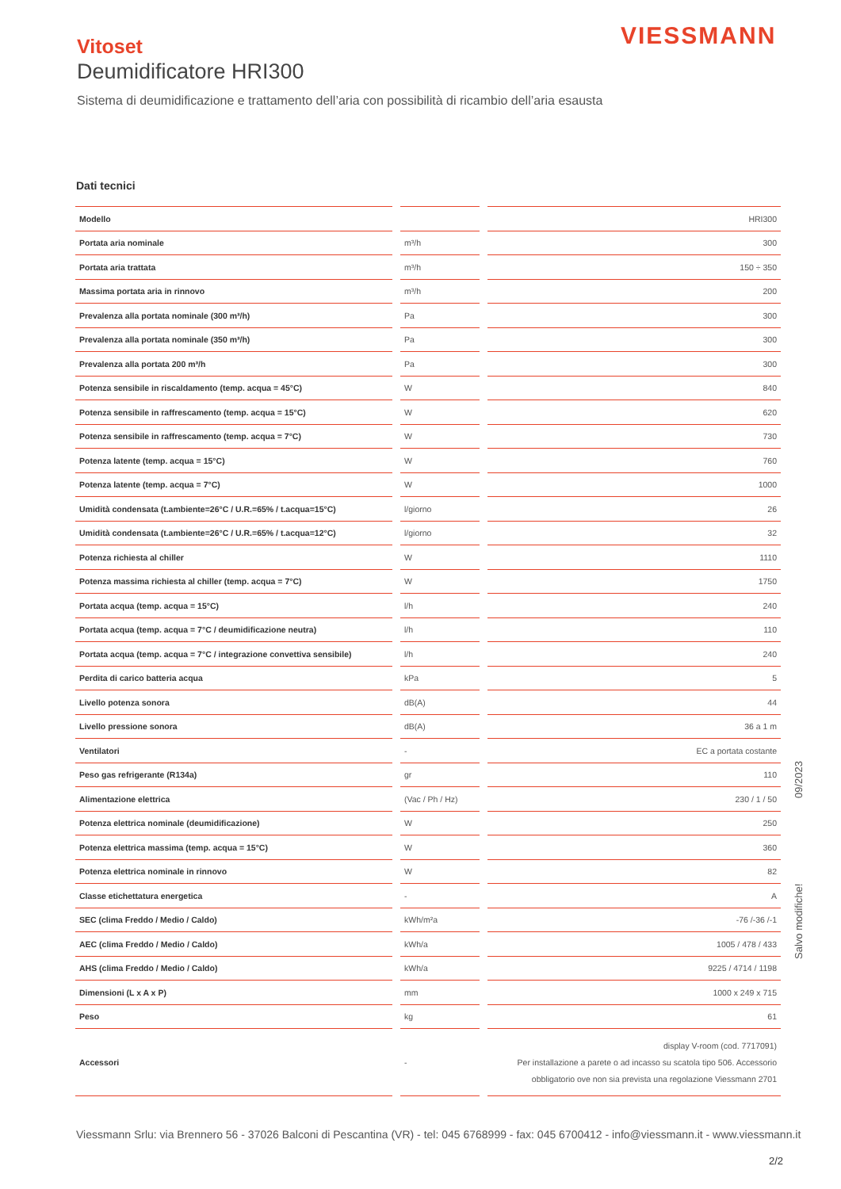VIESSMANN
Vitoset
Deumidificatore HRI300
Sistema di deumidificazione e trattamento dell’aria con possibilità di ricambio dell’aria esausta
Dati tecnici
| Modello | | HRI300 |
| Portata aria nominale | m³/h | 300 |
| Portata aria trattata | m³/h | 150 ÷ 350 |
| Massima portata aria in rinnovo | m³/h | 200 |
| Prevalenza alla portata nominale (300 m³/h) | Pa | 300 |
| Prevalenza alla portata nominale (350 m³/h) | Pa | 300 |
| Prevalenza alla portata 200 m³/h | Pa | 300 |
| Potenza sensibile in riscaldamento (temp. acqua = 45°C) | W | 840 |
| Potenza sensibile in raffrescamento (temp. acqua = 15°C) | W | 620 |
| Potenza sensibile in raffrescamento (temp. acqua = 7°C) | W | 730 |
| Potenza latente (temp. acqua = 15°C) | W | 760 |
| Potenza latente (temp. acqua = 7°C) | W | 1000 |
| Umidità condensata (t.ambiente=26°C / U.R.=65% / t.acqua=15°C) | l/giorno | 26 |
| Umidità condensata (t.ambiente=26°C / U.R.=65% / t.acqua=12°C) | l/giorno | 32 |
| Potenza richiesta al chiller | W | 1110 |
| Potenza massima richiesta al chiller (temp. acqua = 7°C) | W | 1750 |
| Portata acqua (temp. acqua = 15°C) | l/h | 240 |
| Portata acqua (temp. acqua = 7°C / deumidificazione neutra) | l/h | 110 |
| Portata acqua (temp. acqua = 7°C / integrazione convettiva sensibile) | l/h | 240 |
| Perdita di carico batteria acqua | kPa | 5 |
| Livello potenza sonora | dB(A) | 44 |
| Livello pressione sonora | dB(A) | 36 a 1 m |
| Ventilatori | - | EC a portata costante |
| Peso gas refrigerante (R134a) | gr | 110 |
| Alimentazione elettrica | (Vac / Ph / Hz) | 230 / 1 / 50 |
| Potenza elettrica nominale (deumidificazione) | W | 250 |
| Potenza elettrica massima (temp. acqua = 15°C) | W | 360 |
| Potenza elettrica nominale in rinnovo | W | 82 |
| Classe etichettatura energetica | - | A |
| SEC (clima Freddo / Medio / Caldo) | kWh/m²a | -76 /-36 /-1 |
| AEC (clima Freddo / Medio / Caldo) | kWh/a | 1005 / 478 / 433 |
| AHS (clima Freddo / Medio / Caldo) | kWh/a | 9225 / 4714 / 1198 |
| Dimensioni (L x A x P) | mm | 1000 x 249 x 715 |
| Peso | kg | 61 |
| Accessori | - | display V-room (cod. 7717091) Per installazione a parete o ad incasso su scatola tipo 506. Accessorio obbligatorio ove non sia prevista una regolazione Viessmann 2701 |
Salvo modifiche! 09/2023
Viessmann Srlu: via Brennero 56 - 37026 Balconi di Pescantina (VR) - tel: 045 6768999 - fax: 045 6700412 - info@viessmann.it - www.viessmann.it
2/2